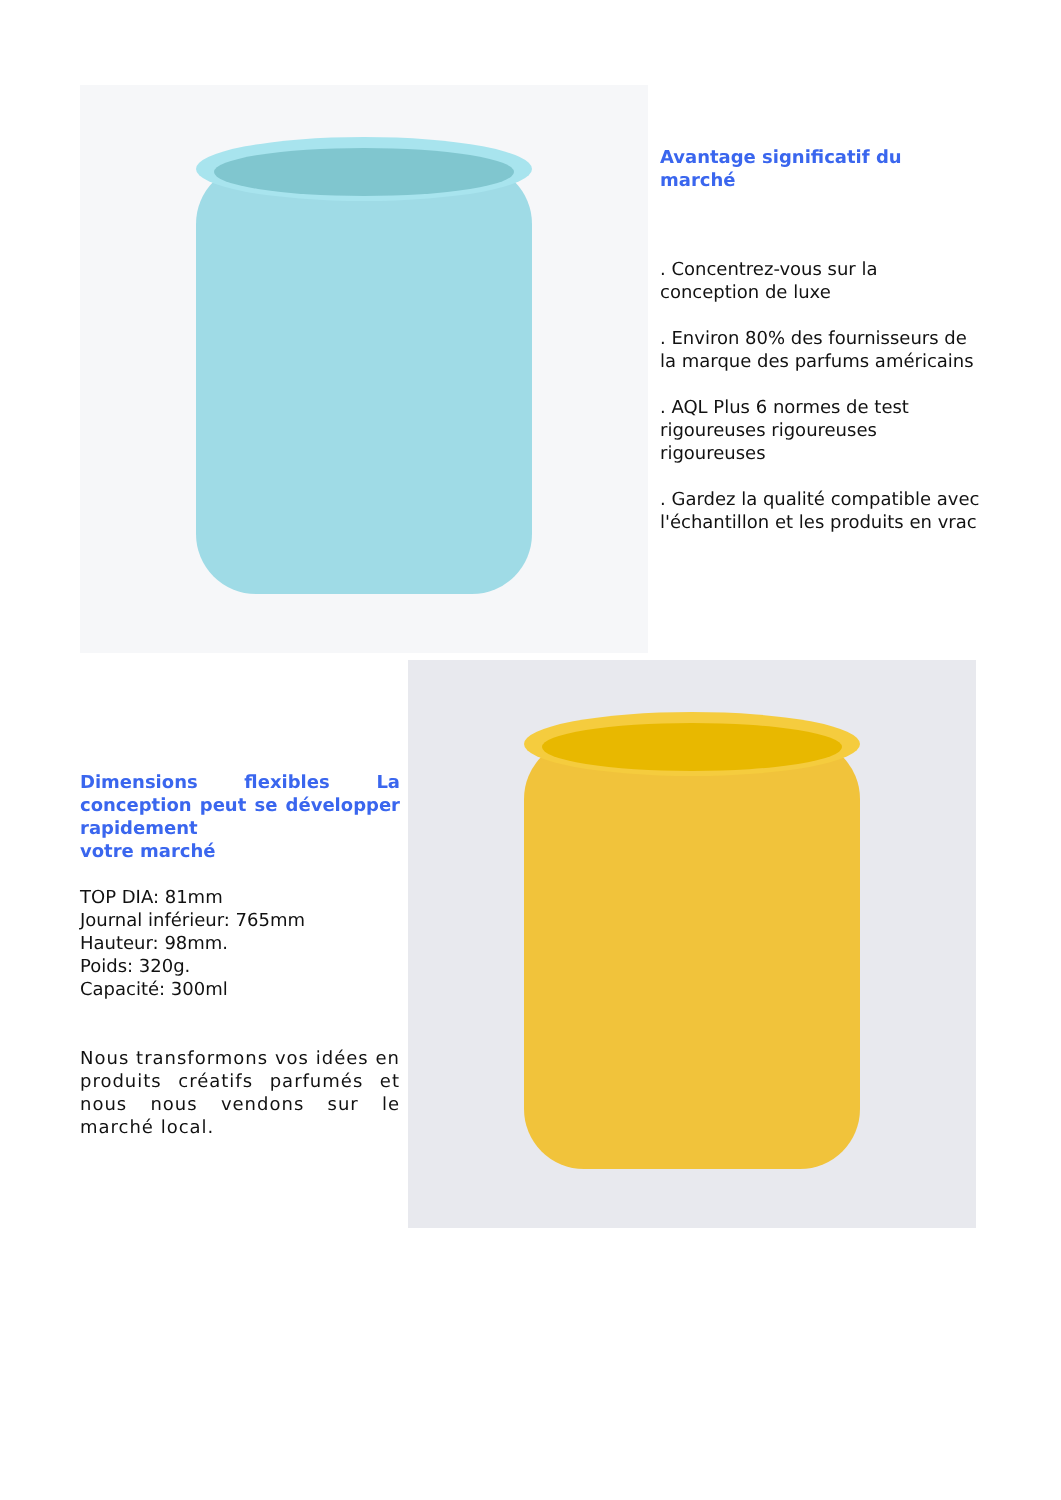Avantage significatif du marché
. Concentrez-vous sur la conception de luxe
. Environ 80% des fournisseurs de la marque des parfums américains
. AQL Plus 6 normes de test rigoureuses rigoureuses rigoureuses
. Gardez la qualité compatible avec l'échantillon et les produits en vrac
Dimensions flexibles La conception peut se développer rapidement
votre marché
TOP DIA: 81mm
Journal inférieur: 765mm
Hauteur: 98mm.
Poids: 320g.
Capacité: 300ml
Nous transformons vos idées en produits créatifs parfumés et nous nous vendons sur le marché local.